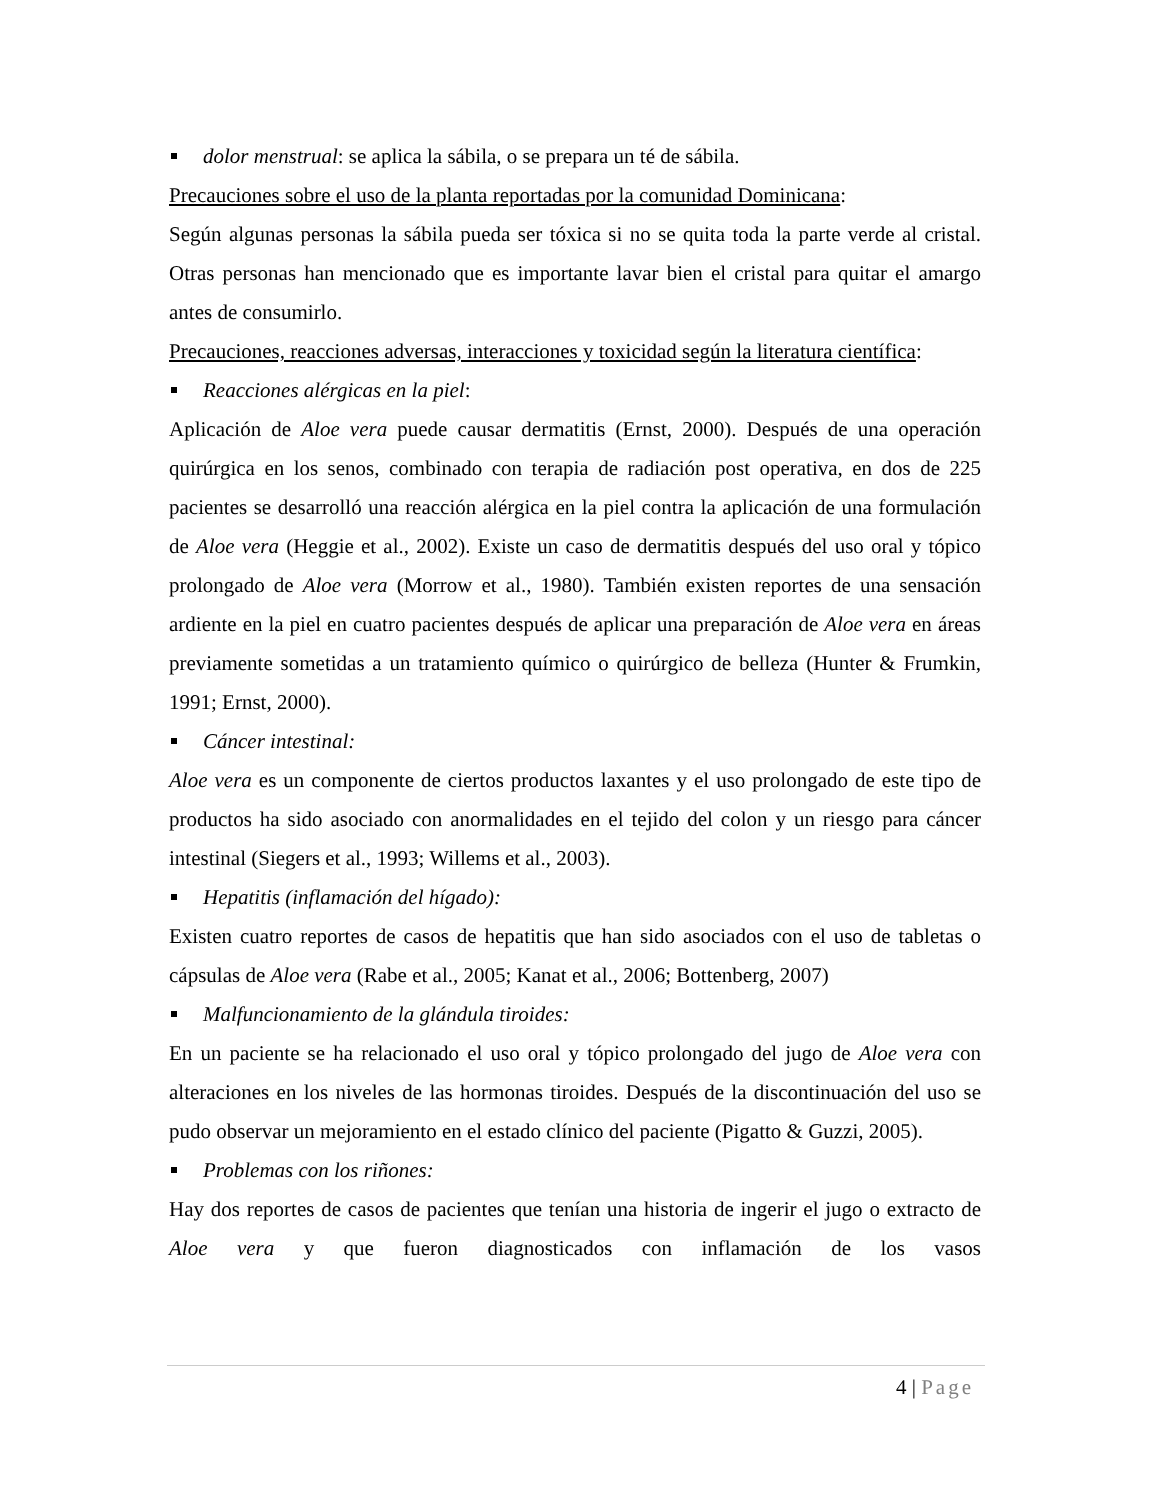dolor menstrual: se aplica la sábila, o se prepara un té de sábila.
Precauciones sobre el uso de la planta reportadas por la comunidad Dominicana:
Según algunas personas la sábila pueda ser tóxica si no se quita toda la parte verde al cristal. Otras personas han mencionado que es importante lavar bien el cristal para quitar el amargo antes de consumirlo.
Precauciones, reacciones adversas, interacciones y toxicidad según la literatura científica:
Reacciones alérgicas en la piel:
Aplicación de Aloe vera puede causar dermatitis (Ernst, 2000). Después de una operación quirúrgica en los senos, combinado con terapia de radiación post operativa, en dos de 225 pacientes se desarrolló una reacción alérgica en la piel contra la aplicación de una formulación de Aloe vera (Heggie et al., 2002). Existe un caso de dermatitis después del uso oral y tópico prolongado de Aloe vera (Morrow et al., 1980). También existen reportes de una sensación ardiente en la piel en cuatro pacientes después de aplicar una preparación de Aloe vera en áreas previamente sometidas a un tratamiento químico o quirúrgico de belleza (Hunter & Frumkin, 1991; Ernst, 2000).
Cáncer intestinal:
Aloe vera es un componente de ciertos productos laxantes y el uso prolongado de este tipo de productos ha sido asociado con anormalidades en el tejido del colon y un riesgo para cáncer intestinal (Siegers et al., 1993; Willems et al., 2003).
Hepatitis (inflamación del hígado):
Existen cuatro reportes de casos de hepatitis que han sido asociados con el uso de tabletas o cápsulas de Aloe vera (Rabe et al., 2005; Kanat et al., 2006; Bottenberg, 2007)
Malfuncionamiento de la glándula tiroides:
En un paciente se ha relacionado el uso oral y tópico prolongado del jugo de Aloe vera con alteraciones en los niveles de las hormonas tiroides. Después de la discontinuación del uso se pudo observar un mejoramiento en el estado clínico del paciente (Pigatto & Guzzi, 2005).
Problemas con los riñones:
Hay dos reportes de casos de pacientes que tenían una historia de ingerir el jugo o extracto de Aloe vera y que fueron diagnosticados con inflamación de los vasos
4 | Page